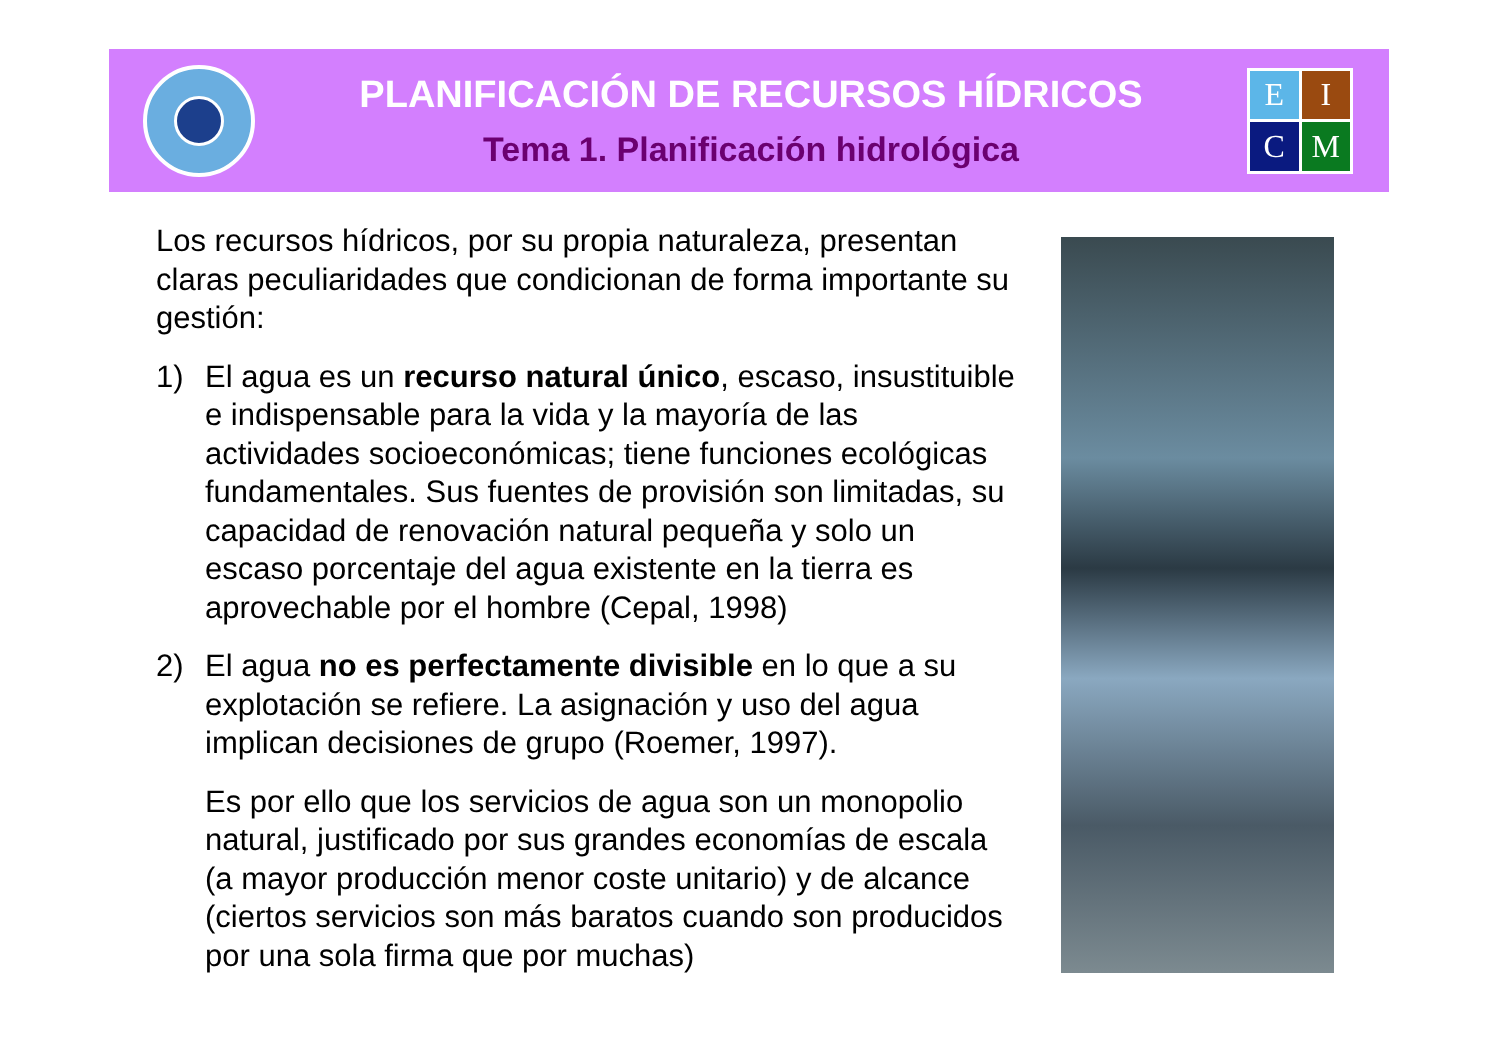PLANIFICACIÓN DE RECURSOS HÍDRICOS
Tema 1. Planificación hidrológica
EICM
Los recursos hídricos, por su propia naturaleza, presentan claras peculiaridades que condicionan de forma importante su gestión:
1) El agua es un recurso natural único, escaso, insustituible e indispensable para la vida y la mayoría de las actividades socioeconómicas; tiene funciones ecológicas fundamentales. Sus fuentes de provisión son limitadas, su capacidad de renovación natural pequeña y solo un escaso porcentaje del agua existente en la tierra es aprovechable por el hombre (Cepal, 1998)
2) El agua no es perfectamente divisible en lo que a su explotación se refiere. La asignación y uso del agua implican decisiones de grupo (Roemer, 1997).
Es por ello que los servicios de agua son un monopolio natural, justificado por sus grandes economías de escala (a mayor producción menor coste unitario) y de alcance (ciertos servicios son más baratos cuando son producidos por una sola firma que por muchas)